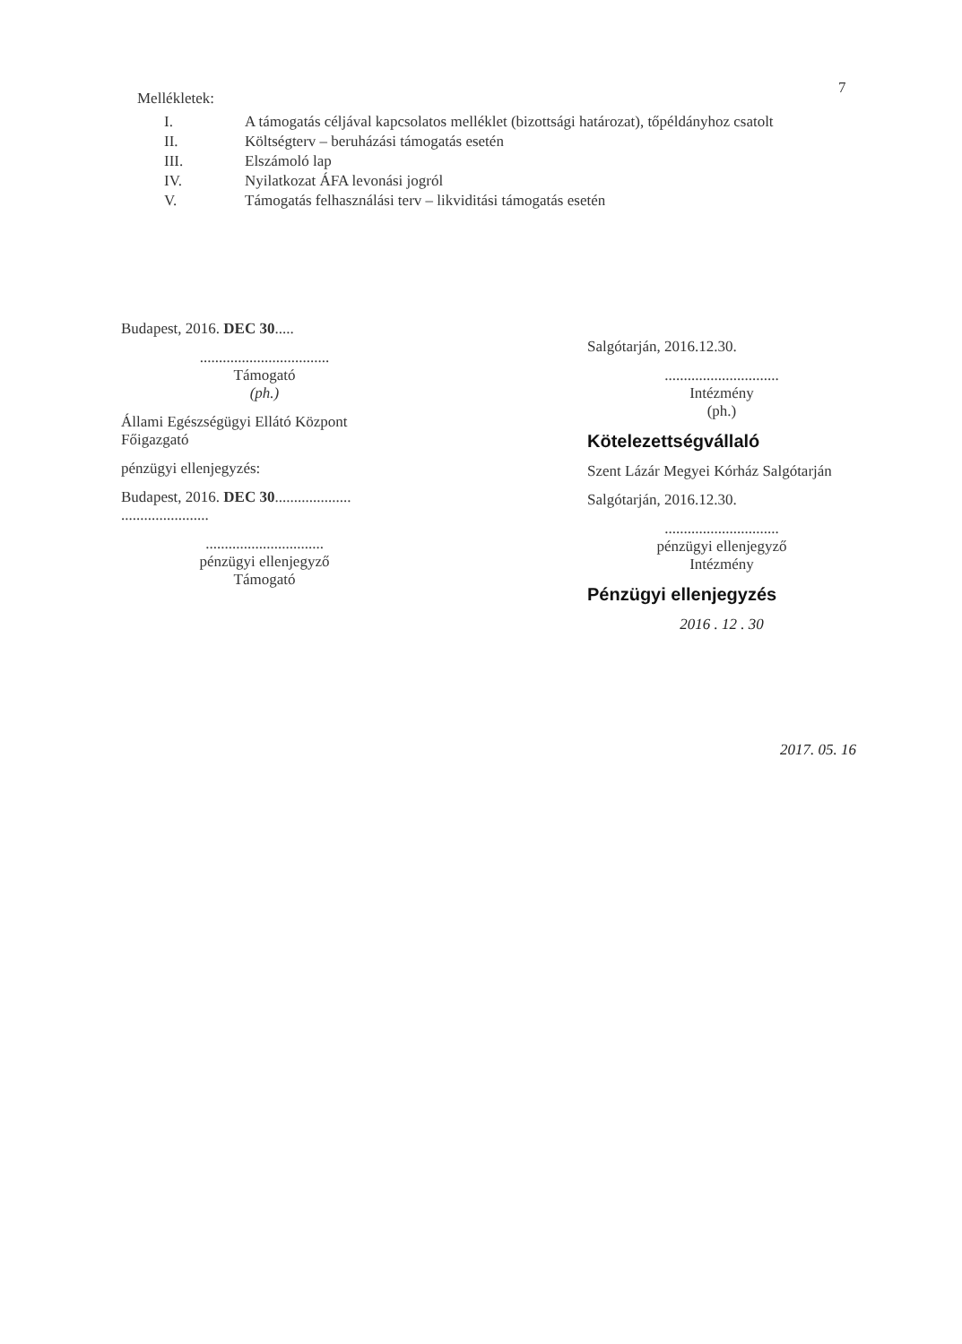7
Mellékletek:
I. A támogatás céljával kapcsolatos melléklet (bizottsági határozat), tőpéldányhoz csatolt
II. Költségterv – beruházási támogatás esetén
III. Elszámoló lap
IV. Nyilatkozat ÁFA levonási jogról
V. Támogatás felhasználási terv – likviditási támogatás esetén
Budapest, 2016. DEC 30.....
..................................
Támogató
(ph.)
Állami Egészségügyi Ellátó Központ Főigazgató
pénzügyi ellenjegyzés:
Budapest, 2016. DEC 30....................
.......................
...............................
pénzügyi ellenjegyző
Támogató
Salgótarján, 2016.12.30.
..............................
Intézmény
(ph.)
Kötelezettségvállaló
Szent Lázár Megyei Kórház Salgótarján
Salgótarján, 2016.12.30.
..............................
pénzügyi ellenjegyző
Intézmény
Pénzügyi ellenjegyzés
2016 . 12 . 30
2017. 05. 16